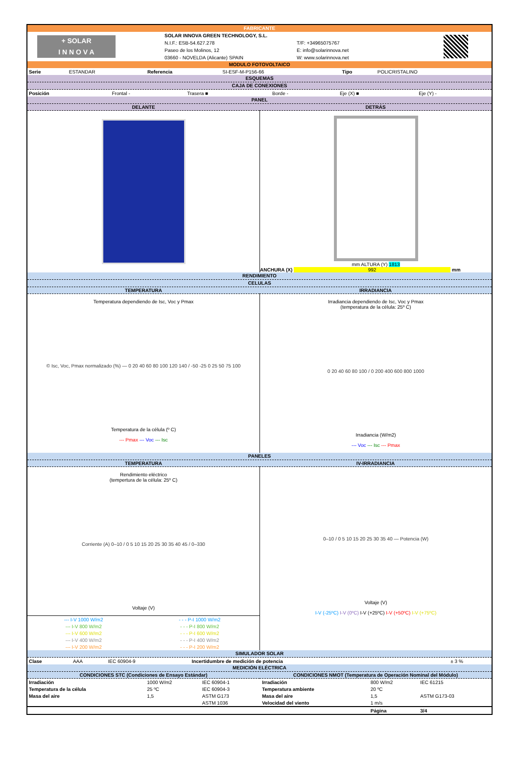FABRICANTE
+ SOLAR
I N N O V A
SOLAR INNOVA GREEN TECHNOLOGY, S.L.
N.I.F.: ESB-54.627.278
Paseo de los Molinos, 12
03660 - NOVELDA (Alicante) SPAIN
T/F: +34965075767
E: info@solarinnova.net
W: www.solarinnova.net
MODULO FOTOVOLTAICO
| Serie | ESTANDAR | Referencia | SI-ESF-M-P156-66 | Tipo | POLICRISTALINO |
ESQUEMAS
CAJA DE CONEXIONES
| Posición | Frontal - | Trasera ■ | Borde - | Eje (X) ■ | Eje (Y) - |
PANEL
DELANTE DETRÁS
mm ALTURA (Y) 1813
ANCHURA (X) 992 mm
RENDIMIENTO
CELULAS
TEMPERATURA IRRADIANCIA
Temperatura dependiendo de Isc, Voc y Pmax
© Isc, Voc, Pmax normalizado (%) — 0 20 40 60 80 100 120 140 / -50 -25 0 25 50 75 100
Temperatura de la célula (º C)
--- Pmax --- Voc --- Isc
Irradiancia dependiendo de Isc, Voc y Pmax
(temperatura de la célula: 25º C)
0 20 40 60 80 100 / 0 200 400 600 800 1000
Irradiancia (W/m2)
--- Voc --- Isc --- Pmax
PANELES
TEMPERATURA IV-IRRADIANCIA
Rendimiento eléctrico
(tempertura de la célula: 25º C)
Corriente (A) 0–10 / 0 5 10 15 20 25 30 35 40 45 / 0–330
Voltaje (V)
| --- I-V 1000 W/m2 | - - - P-I 1000 W/m2 |
| --- I-V 800 W/m2 | - - - P-I 800 W/m2 |
| --- I-V 600 W/m2 | - - - P-I 600 W/m2 |
| --- I-V 400 W/m2 | - - - P-I 400 W/m2 |
| --- I-V 200 W/m2 | - - - P-I 200 W/m2 |
0–10 / 0 5 10 15 20 25 30 35 40 — Potencia (W)
Voltaje (V)
I-V (-25ºC) I-V (0ºC) I-V (+25ºC) I-V (+50ºC) I-V (+75ºC)
SIMULADOR SOLAR
| Clase | AAA | IEC 60904-9 | Incertidumbre de medición de potencia | ± 3 % |
MEDICIÓN ELÉCTRICA
CONDICIONES STC (Condiciones de Ensayo Estándar)
CONDICIONES NMOT (Temperatura de Operación Nominal del Módulo)
| Irradiación | 1000 W/m2 | IEC 60904-1 | Irradiación | 800 W/m2 | IEC 61215 |
| Temperatura de la célula | 25 ºC | IEC 60904-3 | Temperatura ambiente | 20 ºC | |
| Masa del aire | 1,5 | ASTM G173 | Masa del aire | 1,5 | ASTM G173-03 |
| | | ASTM 1036 | Velocidad del viento | 1 m/s | |
| | | | | Página | 3/4 |